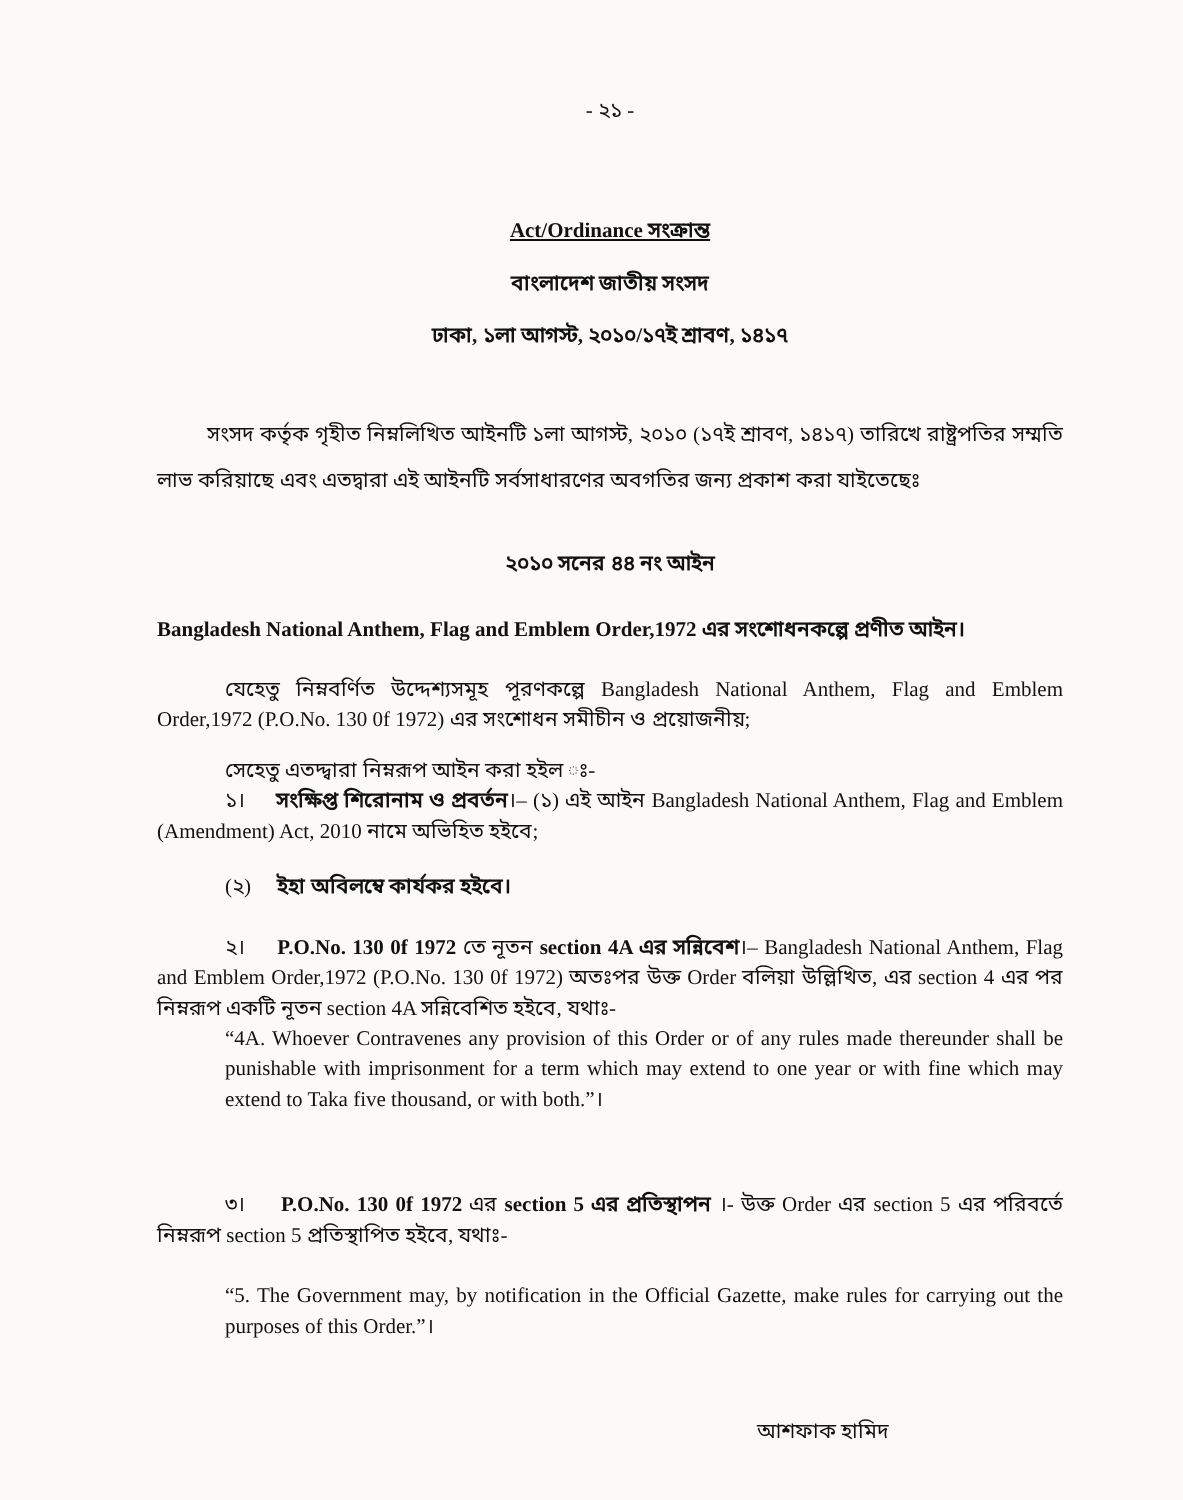- ২১ -
Act/Ordinance সংক্রান্ত
বাংলাদেশ জাতীয় সংসদ
ঢাকা, ১লা আগস্ট, ২০১০/১৭ই শ্রাবণ, ১৪১৭
সংসদ কর্তৃক গৃহীত নিম্নলিখিত আইনটি ১লা আগস্ট, ২০১০ (১৭ই শ্রাবণ, ১৪১৭) তারিখে রাষ্ট্রপতির সম্মতি লাভ করিয়াছে এবং এতদ্বারা এই আইনটি সর্বসাধারণের অবগতির জন্য প্রকাশ করা যাইতেছেঃ
২০১০ সনের ৪৪ নং আইন
Bangladesh National Anthem, Flag and Emblem Order,1972 এর সংশোধনকল্পে প্রণীত আইন।
যেহেতু নিম্নবর্ণিত উদ্দেশ্যসমূহ পূরণকল্পে Bangladesh National Anthem, Flag and Emblem Order,1972 (P.O.No. 130 0f 1972) এর সংশোধন সমীচীন ও প্রয়োজনীয়;
সেহেতু এতদ্দ্বারা নিম্নরূপ আইন করা হইল ঃ-
১। সংক্ষিপ্ত শিরোনাম ও প্রবর্তন।– (১) এই আইন Bangladesh National Anthem, Flag and Emblem (Amendment) Act, 2010 নামে অভিহিত হইবে;
(২) ইহা অবিলম্বে কার্যকর হইবে।
২। P.O.No. 130 0f 1972 তে নূতন section 4A এর সন্নিবেশ।– Bangladesh National Anthem, Flag and Emblem Order,1972 (P.O.No. 130 0f 1972) অতঃপর উক্ত Order বলিয়া উল্লিখিত, এর section 4 এর পর নিম্নরূপ একটি নূতন section 4A সন্নিবেশিত হইবে, যথাঃ-
“4A. Whoever Contravenes any provision of this Order or of any rules made thereunder shall be punishable with imprisonment for a term which may extend to one year or with fine which may extend to Taka five thousand, or with both.”।
৩। P.O.No. 130 0f 1972 এর section 5 এর প্রতিস্থাপন ।- উক্ত Order এর section 5 এর পরিবর্তে নিম্নরূপ section 5 প্রতিস্থাপিত হইবে, যথাঃ-
“5. The Government may, by notification in the Official Gazette, make rules for carrying out the purposes of this Order.”।
আশফাক হামিদ